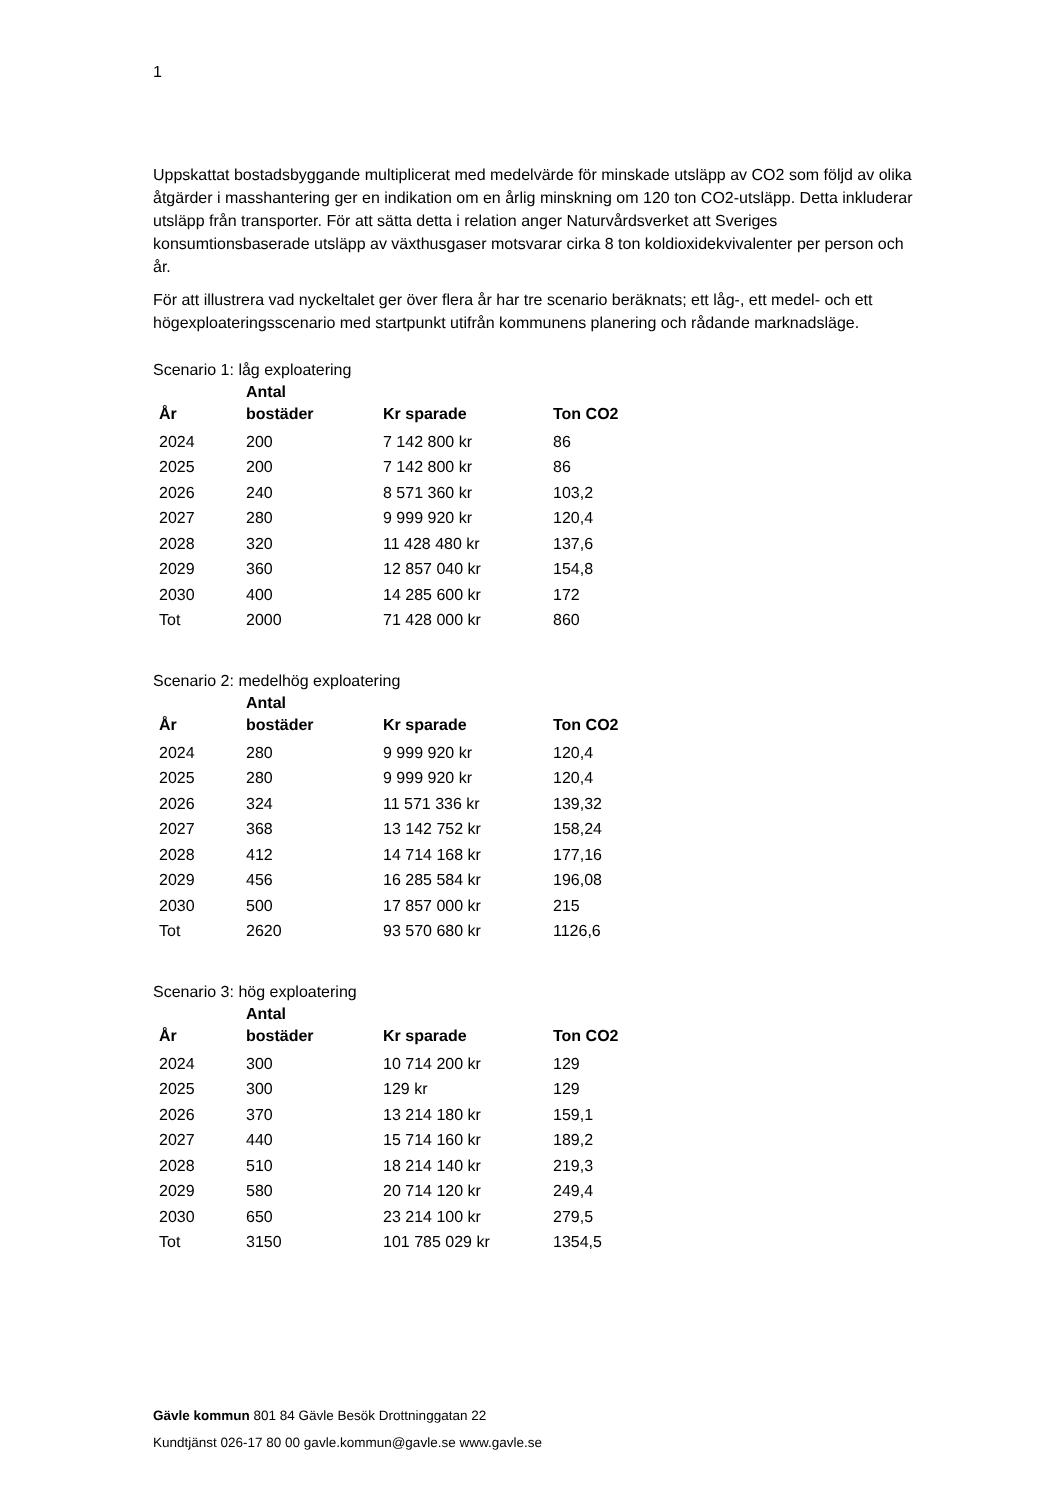1
Uppskattat bostadsbyggande multiplicerat med medelvärde för minskade utsläpp av CO2 som följd av olika åtgärder i masshantering ger en indikation om en årlig minskning om 120 ton CO2-utsläpp. Detta inkluderar utsläpp från transporter. För att sätta detta i relation anger Naturvårdsverket att Sveriges konsumtionsbaserade utsläpp av växthusgaser motsvarar cirka 8 ton koldioxidekvivalenter per person och år.
För att illustrera vad nyckeltalet ger över flera år har tre scenario beräknats; ett låg-, ett medel- och ett högexploateringsscenario med startpunkt utifrån kommunens planering och rådande marknadsläge.
Scenario 1: låg exploatering
| År | Antal bostäder | Kr sparade | Ton CO2 |
| --- | --- | --- | --- |
| 2024 | 200 | 7 142 800 kr | 86 |
| 2025 | 200 | 7 142 800 kr | 86 |
| 2026 | 240 | 8 571 360 kr | 103,2 |
| 2027 | 280 | 9 999 920 kr | 120,4 |
| 2028 | 320 | 11 428 480 kr | 137,6 |
| 2029 | 360 | 12 857 040 kr | 154,8 |
| 2030 | 400 | 14 285 600 kr | 172 |
| Tot | 2000 | 71 428 000 kr | 860 |
Scenario 2: medelhög exploatering
| År | Antal bostäder | Kr sparade | Ton CO2 |
| --- | --- | --- | --- |
| 2024 | 280 | 9 999 920 kr | 120,4 |
| 2025 | 280 | 9 999 920 kr | 120,4 |
| 2026 | 324 | 11 571 336 kr | 139,32 |
| 2027 | 368 | 13 142 752 kr | 158,24 |
| 2028 | 412 | 14 714 168 kr | 177,16 |
| 2029 | 456 | 16 285 584 kr | 196,08 |
| 2030 | 500 | 17 857 000 kr | 215 |
| Tot | 2620 | 93 570 680 kr | 1126,6 |
Scenario 3: hög exploatering
| År | Antal bostäder | Kr sparade | Ton CO2 |
| --- | --- | --- | --- |
| 2024 | 300 | 10 714 200 kr | 129 |
| 2025 | 300 | 129 kr | 129 |
| 2026 | 370 | 13 214 180 kr | 159,1 |
| 2027 | 440 | 15 714 160 kr | 189,2 |
| 2028 | 510 | 18 214 140 kr | 219,3 |
| 2029 | 580 | 20 714 120 kr | 249,4 |
| 2030 | 650 | 23 214 100 kr | 279,5 |
| Tot | 3150 | 101 785 029 kr | 1354,5 |
Gävle kommun 801 84 Gävle Besök Drottninggatan 22
Kundtjänst 026-17 80 00 gavle.kommun@gavle.se www.gavle.se